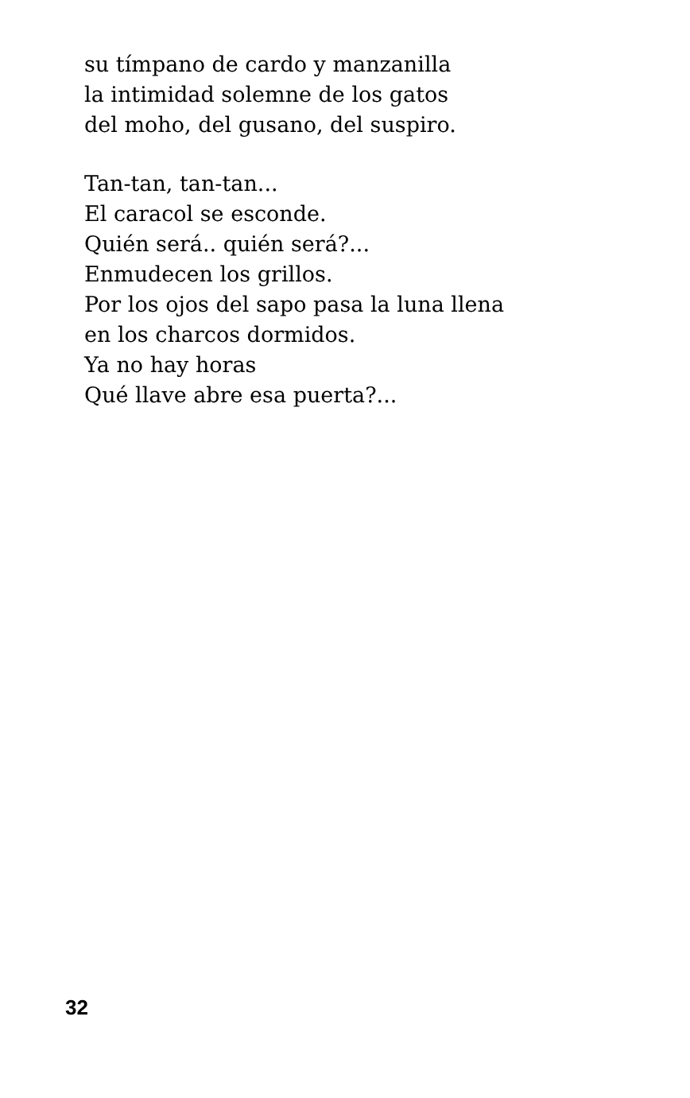su tímpano de cardo y manzanilla
la intimidad solemne de los gatos
del moho, del gusano, del suspiro.
Tan-tan, tan-tan...
El caracol se esconde.
Quién será.. quién será?...
Enmudecen los grillos.
Por los ojos del sapo pasa la luna llena
en los charcos dormidos.
Ya no hay horas
Qué llave abre esa puerta?...
32